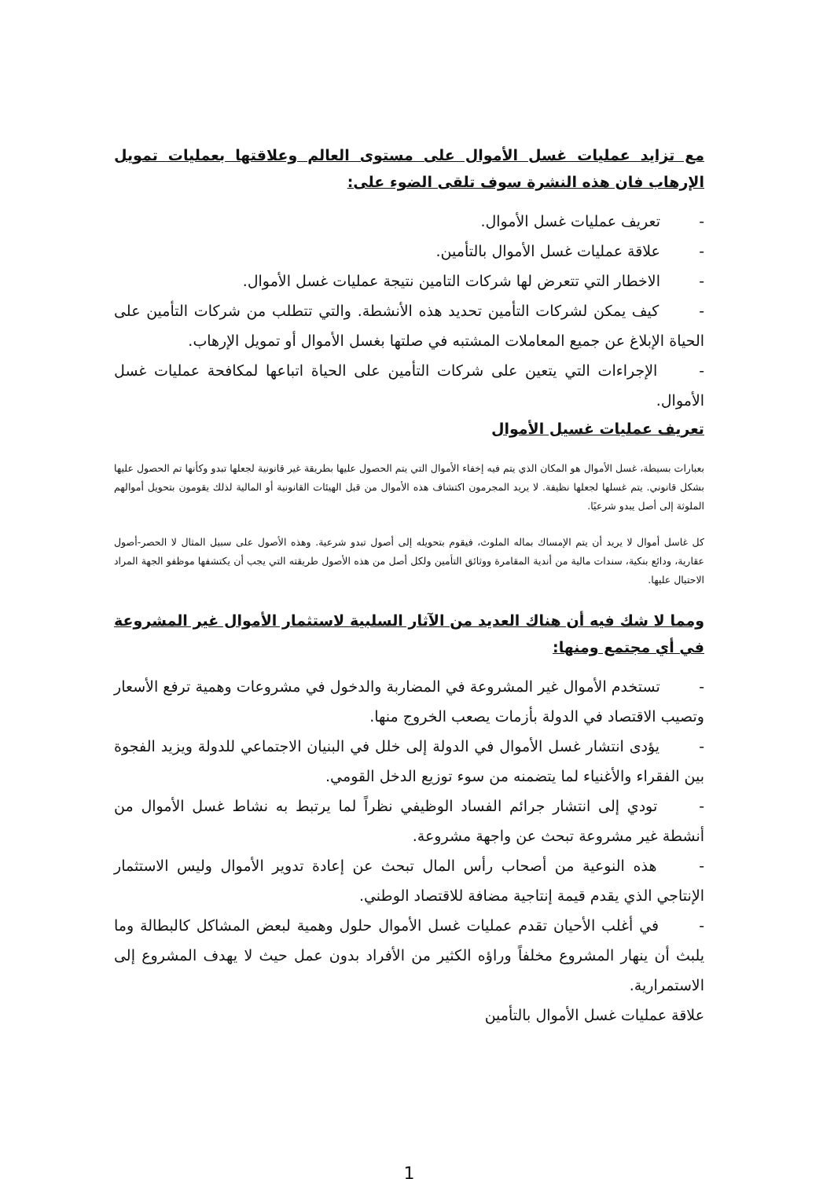مع تزايد عمليات غسل الأموال على مستوى العالم وعلاقتها بعمليات تمويل الإرهاب فان هذه النشرة سوف تلقى الضوء على:
- تعريف عمليات غسل الأموال.
- علاقة عمليات غسل الأموال بالتأمين.
- الاخطار التي تتعرض لها شركات التامين نتيجة عمليات غسل الأموال.
- كيف يمكن لشركات التأمين تحديد هذه الأنشطة. والتي تتطلب من شركات التأمين على الحياة الإبلاغ عن جميع المعاملات المشتبه في صلتها بغسل الأموال أو تمويل الإرهاب.
- الإجراءات التي يتعين على شركات التأمين على الحياة اتباعها لمكافحة عمليات غسل الأموال.
تعريف عمليات غسيل الأموال
بعبارات بسيطة، غسل الأموال هو المكان الذي يتم فيه إخفاء الأموال التي يتم الحصول عليها بطريقة غير قانونية لجعلها تبدو وكأنها تم الحصول عليها بشكل قانوني. يتم غسلها لجعلها نظيفة. لا يريد المجرمون اكتشاف هذه الأموال من قبل الهيئات القانونية أو المالية لذلك يقومون بتحويل أموالهم الملوثة إلى أصل يبدو شرعيًا.
كل غاسل أموال لا يريد أن يتم الإمساك بماله الملوث، فيقوم بتحويله إلى أصول تبدو شرعية. وهذه الأصول على سبيل المثال لا الحصر-أصول عقارية، ودائع بنكية، سندات مالية من أندية المقامرة ووثائق التأمين ولكل أصل من هذه الأصول طريقته التي يجب أن يكتشفها موظفو الجهة المراد الاحتيال عليها.
ومما لا شك فيه أن هناك العديد من الآثار السلبية لاستثمار الأموال غير المشروعة في أي مجتمع ومنها:
- تستخدم الأموال غير المشروعة في المضاربة والدخول في مشروعات وهمية ترفع الأسعار وتصيب الاقتصاد في الدولة بأزمات يصعب الخروج منها.
- يؤدى انتشار غسل الأموال في الدولة إلى خلل في البنيان الاجتماعي للدولة ويزيد الفجوة بين الفقراء والأغنياء لما يتضمنه من سوء توزيع الدخل القومي.
- تودي إلى انتشار جرائم الفساد الوظيفي نظراً لما يرتبط به نشاط غسل الأموال من أنشطة غير مشروعة تبحث عن واجهة مشروعة.
- هذه النوعية من أصحاب رأس المال تبحث عن إعادة تدوير الأموال وليس الاستثمار الإنتاجي الذي يقدم قيمة إنتاجية مضافة للاقتصاد الوطني.
- في أغلب الأحيان تقدم عمليات غسل الأموال حلول وهمية لبعض المشاكل كالبطالة وما يلبث أن ينهار المشروع مخلفاً وراؤه الكثير من الأفراد بدون عمل حيث لا يهدف المشروع إلى الاستمرارية.
علاقة عمليات غسل الأموال بالتأمين
1